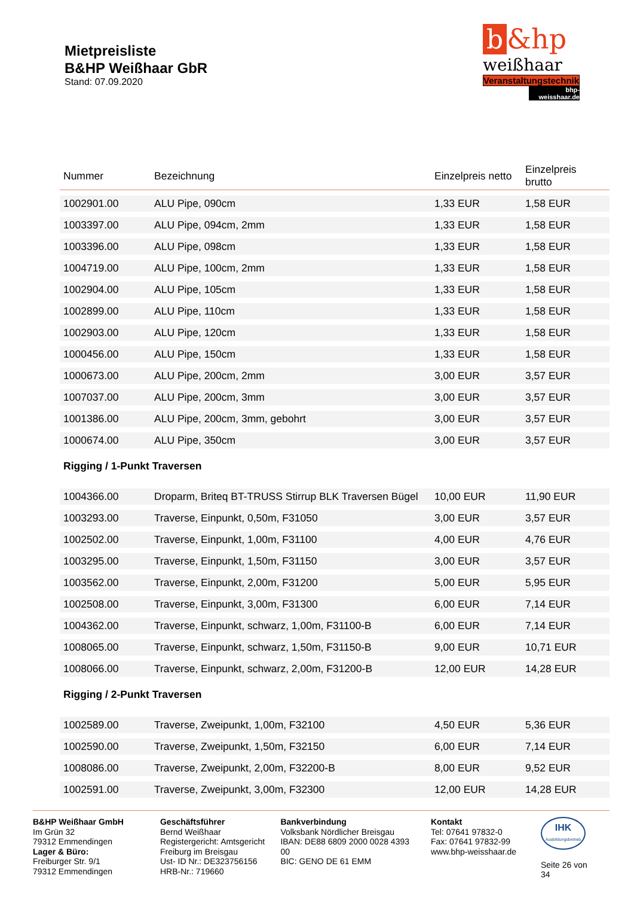Mietpreisliste
B&HP Weißhaar GbR
Stand: 07.09.2020
b &hp
weißhaar
Veranstaltungstechnik
bhp-weisshaar.de
| Nummer | Bezeichnung | Einzelpreis netto | Einzelpreis brutto |
| --- | --- | --- | --- |
| 1002901.00 | ALU Pipe, 090cm | 1,33 EUR | 1,58 EUR |
| 1003397.00 | ALU Pipe, 094cm, 2mm | 1,33 EUR | 1,58 EUR |
| 1003396.00 | ALU Pipe, 098cm | 1,33 EUR | 1,58 EUR |
| 1004719.00 | ALU Pipe, 100cm, 2mm | 1,33 EUR | 1,58 EUR |
| 1002904.00 | ALU Pipe, 105cm | 1,33 EUR | 1,58 EUR |
| 1002899.00 | ALU Pipe, 110cm | 1,33 EUR | 1,58 EUR |
| 1002903.00 | ALU Pipe, 120cm | 1,33 EUR | 1,58 EUR |
| 1000456.00 | ALU Pipe, 150cm | 1,33 EUR | 1,58 EUR |
| 1000673.00 | ALU Pipe, 200cm, 2mm | 3,00 EUR | 3,57 EUR |
| 1007037.00 | ALU Pipe, 200cm, 3mm | 3,00 EUR | 3,57 EUR |
| 1001386.00 | ALU Pipe, 200cm, 3mm, gebohrt | 3,00 EUR | 3,57 EUR |
| 1000674.00 | ALU Pipe, 350cm | 3,00 EUR | 3,57 EUR |
| Rigging / 1-Punkt Traversen | | | |
| 1004366.00 | Droparm, Briteq BT-TRUSS Stirrup BLK Traversen Bügel | 10,00 EUR | 11,90 EUR |
| 1003293.00 | Traverse, Einpunkt, 0,50m, F31050 | 3,00 EUR | 3,57 EUR |
| 1002502.00 | Traverse, Einpunkt, 1,00m, F31100 | 4,00 EUR | 4,76 EUR |
| 1003295.00 | Traverse, Einpunkt, 1,50m, F31150 | 3,00 EUR | 3,57 EUR |
| 1003562.00 | Traverse, Einpunkt, 2,00m, F31200 | 5,00 EUR | 5,95 EUR |
| 1002508.00 | Traverse, Einpunkt, 3,00m, F31300 | 6,00 EUR | 7,14 EUR |
| 1004362.00 | Traverse, Einpunkt, schwarz, 1,00m, F31100-B | 6,00 EUR | 7,14 EUR |
| 1008065.00 | Traverse, Einpunkt, schwarz, 1,50m, F31150-B | 9,00 EUR | 10,71 EUR |
| 1008066.00 | Traverse, Einpunkt, schwarz, 2,00m, F31200-B | 12,00 EUR | 14,28 EUR |
| Rigging / 2-Punkt Traversen | | | |
| 1002589.00 | Traverse, Zweipunkt, 1,00m, F32100 | 4,50 EUR | 5,36 EUR |
| 1002590.00 | Traverse, Zweipunkt, 1,50m, F32150 | 6,00 EUR | 7,14 EUR |
| 1008086.00 | Traverse, Zweipunkt, 2,00m, F32200-B | 8,00 EUR | 9,52 EUR |
| 1002591.00 | Traverse, Zweipunkt, 3,00m, F32300 | 12,00 EUR | 14,28 EUR |
B&HP Weißhaar GmbH
Im Grün 32
79312 Emmendingen
Lager & Büro:
Freiburger Str. 9/1
79312 Emmendingen
Geschäftsführer
Bernd Weißhaar
Registergericht: Amtsgericht Freiburg im Breisgau
Ust- ID Nr.: DE323756156
HRB-Nr.: 719660
Bankverbindung
Volksbank Nördlicher Breisgau
IBAN: DE88 6809 2000 0028 4393 00
BIC: GENO DE 61 EMM
Kontakt
Tel: 07641 97832-0
Fax: 07641 97832-99
www.bhp-weisshaar.de
IHK
Ausbildungsbetrieb
Seite 26 von 34